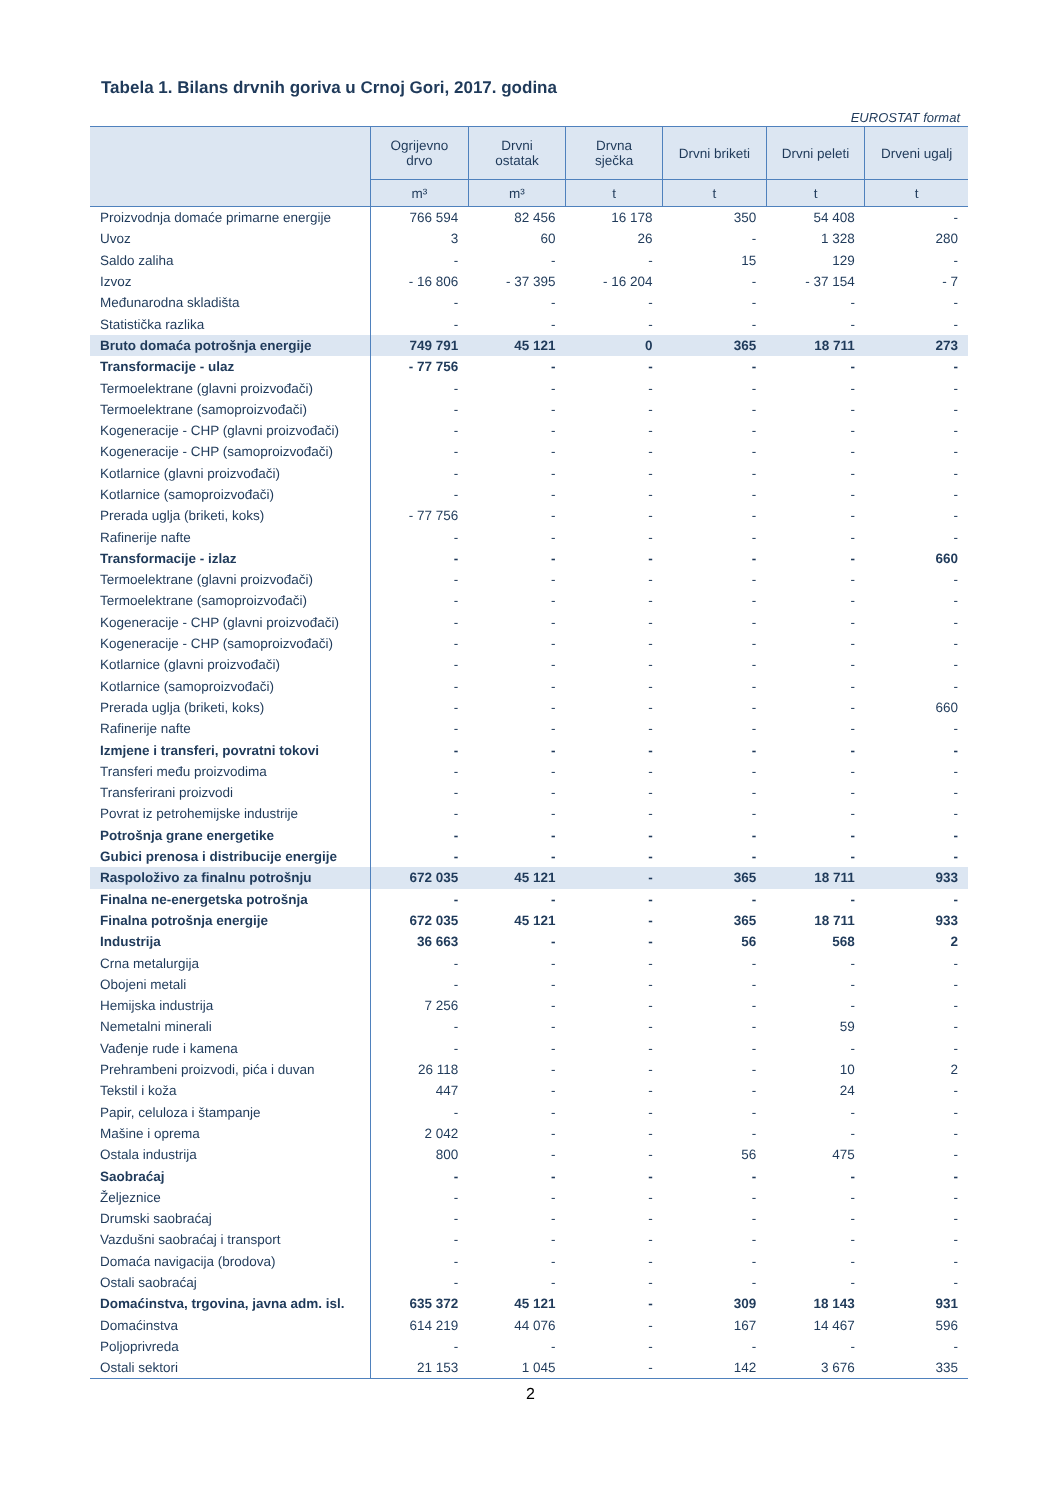Tabela 1. Bilans drvnih goriva u Crnoj Gori, 2017. godina
EUROSTAT format
| | Ogrijevno drvo | Drvni ostatak | Drvna sječka | Drvni briketi | Drvni peleti | Drveni ugalj |
| --- | --- | --- | --- | --- | --- | --- |
| | m³ | m³ | t | t | t | t |
| Proizvodnja domaće primarne energije | 766 594 | 82 456 | 16 178 | 350 | 54 408 | - |
| Uvoz | 3 | 60 | 26 | - | 1 328 | 280 |
| Saldo zaliha | - | - | - | 15 | 129 | - |
| Izvoz | - 16 806 | - 37 395 | - 16 204 | - | - 37 154 | - 7 |
| Međunarodna skladišta | - | - | - | - | - | - |
| Statistička razlika | - | - | - | - | - | - |
| Bruto domaća potrošnja energije | 749 791 | 45 121 | 0 | 365 | 18 711 | 273 |
| Transformacije - ulaz | - 77 756 | - | - | - | - | - |
| Termoelektrane (glavni proizvođači) | - | - | - | - | - | - |
| Termoelektrane (samoproizvođači) | - | - | - | - | - | - |
| Kogeneracije - CHP (glavni proizvođači) | - | - | - | - | - | - |
| Kogeneracije - CHP (samoproizvođači) | - | - | - | - | - | - |
| Kotlarnice (glavni proizvođači) | - | - | - | - | - | - |
| Kotlarnice (samoproizvođači) | - | - | - | - | - | - |
| Prerada uglja (briketi, koks) | - 77 756 | - | - | - | - | - |
| Rafinerije nafte | - | - | - | - | - | - |
| Transformacije - izlaz | - | - | - | - | - | 660 |
| Termoelektrane (glavni proizvođači) | - | - | - | - | - | - |
| Termoelektrane (samoproizvođači) | - | - | - | - | - | - |
| Kogeneracije - CHP (glavni proizvođači) | - | - | - | - | - | - |
| Kogeneracije - CHP (samoproizvođači) | - | - | - | - | - | - |
| Kotlarnice (glavni proizvođači) | - | - | - | - | - | - |
| Kotlarnice (samoproizvođači) | - | - | - | - | - | - |
| Prerada uglja (briketi, koks) | - | - | - | - | - | 660 |
| Rafinerije nafte | - | - | - | - | - | - |
| Izmjene i transferi, povratni tokovi | - | - | - | - | - | - |
| Transferi među proizvodima | - | - | - | - | - | - |
| Transferirani proizvodi | - | - | - | - | - | - |
| Povrat iz petrohemijske industrije | - | - | - | - | - | - |
| Potrošnja grane energetike | - | - | - | - | - | - |
| Gubici prenosa i distribucije energije | - | - | - | - | - | - |
| Raspoloživo za finalnu potrošnju | 672 035 | 45 121 | - | 365 | 18 711 | 933 |
| Finalna ne-energetska potrošnja | - | - | - | - | - | - |
| Finalna potrošnja energije | 672 035 | 45 121 | - | 365 | 18 711 | 933 |
| Industrija | 36 663 | - | - | 56 | 568 | 2 |
| Crna metalurgija | - | - | - | - | - | - |
| Obojeni metali | - | - | - | - | - | - |
| Hemijska industrija | 7 256 | - | - | - | - | - |
| Nemetalni minerali | - | - | - | - | 59 | - |
| Vađenje rude i kamena | - | - | - | - | - | - |
| Prehrambeni proizvodi, pića i duvan | 26 118 | - | - | - | 10 | 2 |
| Tekstil i koža | 447 | - | - | - | 24 | - |
| Papir, celuloza i štampanje | - | - | - | - | - | - |
| Mašine i oprema | 2 042 | - | - | - | - | - |
| Ostala industrija | 800 | - | - | 56 | 475 | - |
| Saobraćaj | - | - | - | - | - | - |
| Željeznice | - | - | - | - | - | - |
| Drumski saobraćaj | - | - | - | - | - | - |
| Vazdušni saobraćaj i transport | - | - | - | - | - | - |
| Domaća navigacija (brodova) | - | - | - | - | - | - |
| Ostali saobraćaj | - | - | - | - | - | - |
| Domaćinstva, trgovina, javna adm. isl. | 635 372 | 45 121 | - | 309 | 18 143 | 931 |
| Domaćinstva | 614 219 | 44 076 | - | 167 | 14 467 | 596 |
| Poljoprivreda | - | - | - | - | - | - |
| Ostali sektori | 21 153 | 1 045 | - | 142 | 3 676 | 335 |
2